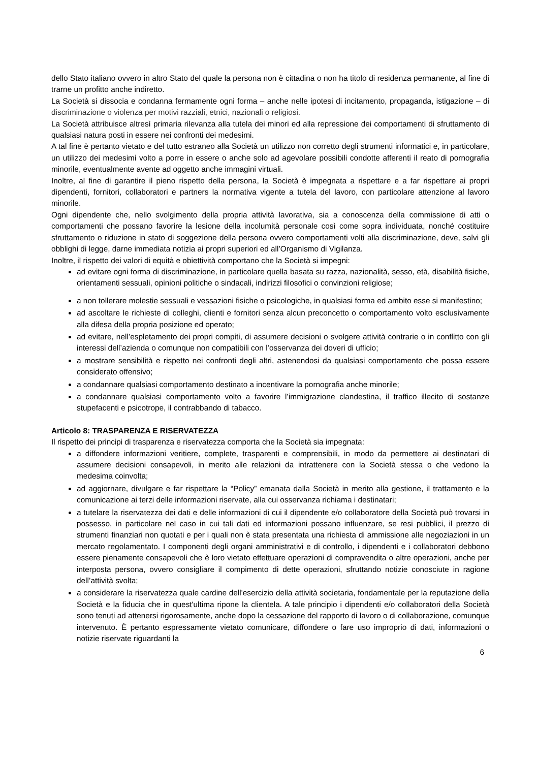dello Stato italiano ovvero in altro Stato del quale la persona non è cittadina o non ha titolo di residenza permanente, al fine di trarne un profitto anche indiretto.
La Società si dissocia e condanna fermamente ogni forma – anche nelle ipotesi di incitamento, propaganda, istigazione – di discriminazione o violenza per motivi razziali, etnici, nazionali o religiosi.
La Società attribuisce altresì primaria rilevanza alla tutela dei minori ed alla repressione dei comportamenti di sfruttamento di qualsiasi natura posti in essere nei confronti dei medesimi.
A tal fine è pertanto vietato e del tutto estraneo alla Società un utilizzo non corretto degli strumenti informatici e, in particolare, un utilizzo dei medesimi volto a porre in essere o anche solo ad agevolare possibili condotte afferenti il reato di pornografia minorile, eventualmente avente ad oggetto anche immagini virtuali.
Inoltre, al fine di garantire il pieno rispetto della persona, la Società è impegnata a rispettare e a far rispettare ai propri dipendenti, fornitori, collaboratori e partners la normativa vigente a tutela del lavoro, con particolare attenzione al lavoro minorile.
Ogni dipendente che, nello svolgimento della propria attività lavorativa, sia a conoscenza della commissione di atti o comportamenti che possano favorire la lesione della incolumità personale così come sopra individuata, nonché costituire sfruttamento o riduzione in stato di soggezione della persona ovvero comportamenti volti alla discriminazione, deve, salvi gli obblighi di legge, darne immediata notizia ai propri superiori ed all’Organismo di Vigilanza.
Inoltre, il rispetto dei valori di equità e obiettività comportano che la Società si impegni:
ad evitare ogni forma di discriminazione, in particolare quella basata su razza, nazionalità, sesso, età, disabilità fisiche, orientamenti sessuali, opinioni politiche o sindacali, indirizzi filosofici o convinzioni religiose;
a non tollerare molestie sessuali e vessazioni fisiche o psicologiche, in qualsiasi forma ed ambito esse si manifestino;
ad ascoltare le richieste di colleghi, clienti e fornitori senza alcun preconcetto o comportamento volto esclusivamente alla difesa della propria posizione ed operato;
ad evitare, nell’espletamento dei propri compiti, di assumere decisioni o svolgere attività contrarie o in conflitto con gli interessi dell’azienda o comunque non compatibili con l’osservanza dei doveri di ufficio;
a mostrare sensibilità e rispetto nei confronti degli altri, astenendosi da qualsiasi comportamento che possa essere considerato offensivo;
a condannare qualsiasi comportamento destinato a incentivare la pornografia anche minorile;
a condannare qualsiasi comportamento volto a favorire l’immigrazione clandestina, il traffico illecito di sostanze stupefacenti e psicotrope, il contrabbando di tabacco.
Articolo 8: TRASPARENZA E RISERVATEZZA
Il rispetto dei principi di trasparenza e riservatezza comporta che la Società sia impegnata:
a diffondere informazioni veritiere, complete, trasparenti e comprensibili, in modo da permettere ai destinatari di assumere decisioni consapevoli, in merito alle relazioni da intrattenere con la Società stessa o che vedono la medesima coinvolta;
ad aggiornare, divulgare e far rispettare la “Policy” emanata dalla Società in merito alla gestione, il trattamento e la comunicazione ai terzi delle informazioni riservate, alla cui osservanza richiama i destinatari;
a tutelare la riservatezza dei dati e delle informazioni di cui il dipendente e/o collaboratore della Società può trovarsi in possesso, in particolare nel caso in cui tali dati ed informazioni possano influenzare, se resi pubblici, il prezzo di strumenti finanziari non quotati e per i quali non è stata presentata una richiesta di ammissione alle negoziazioni in un mercato regolamentato. I componenti degli organi amministrativi e di controllo, i dipendenti e i collaboratori debbono essere pienamente consapevoli che è loro vietato effettuare operazioni di compravendita o altre operazioni, anche per interposta persona, ovvero consigliare il compimento di dette operazioni, sfruttando notizie conosciute in ragione dell’attività svolta;
a considerare la riservatezza quale cardine dell'esercizio della attività societaria, fondamentale per la reputazione della Società e la fiducia che in quest'ultima ripone la clientela. A tale principio i dipendenti e/o collaboratori della Società sono tenuti ad attenersi rigorosamente, anche dopo la cessazione del rapporto di lavoro o di collaborazione, comunque intervenuto. È pertanto espressamente vietato comunicare, diffondere o fare uso improprio di dati, informazioni o notizie riservate riguardanti la
6